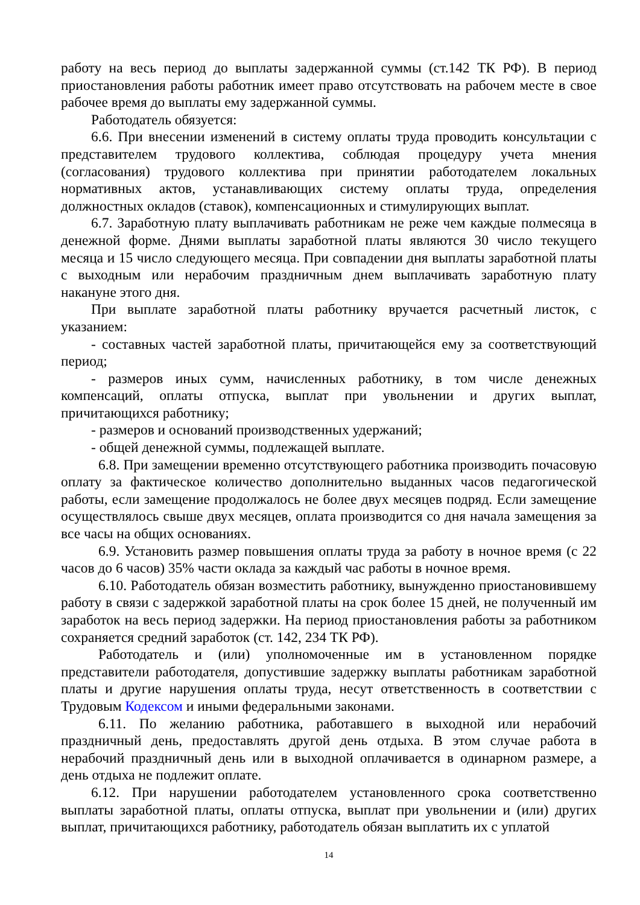работу на весь период до выплаты задержанной суммы (ст.142 ТК РФ). В период приостановления работы работник имеет право отсутствовать на рабочем месте в свое рабочее время до выплаты ему задержанной суммы.
Работодатель обязуется:
6.6. При внесении изменений в систему оплаты труда проводить консультации с представителем трудового коллектива, соблюдая процедуру учета мнения (согласования) трудового коллектива при принятии работодателем локальных нормативных актов, устанавливающих систему оплаты труда, определения должностных окладов (ставок), компенсационных и стимулирующих выплат.
6.7. Заработную плату выплачивать работникам не реже чем каждые полмесяца в денежной форме. Днями выплаты заработной платы являются 30 число текущего месяца и 15 число следующего месяца. При совпадении дня выплаты заработной платы с выходным или нерабочим праздничным днем выплачивать заработную плату накануне этого дня.
При выплате заработной платы работнику вручается расчетный листок, с указанием:
- составных частей заработной платы, причитающейся ему за соответствующий период;
- размеров иных сумм, начисленных работнику, в том числе денежных компенсаций, оплаты отпуска, выплат при увольнении и других выплат, причитающихся работнику;
- размеров и оснований производственных удержаний;
- общей денежной суммы, подлежащей выплате.
6.8. При замещении временно отсутствующего работника производить почасовую оплату за фактическое количество дополнительно выданных часов педагогической работы, если замещение продолжалось не более двух месяцев подряд. Если замещение осуществлялось свыше двух месяцев, оплата производится со дня начала замещения за все часы на общих основаниях.
6.9. Установить размер повышения оплаты труда за работу в ночное время (с 22 часов до 6 часов) 35% части оклада за каждый час работы в ночное время.
6.10. Работодатель обязан возместить работнику, вынужденно приостановившему работу в связи с задержкой заработной платы на срок более 15 дней, не полученный им заработок на весь период задержки. На период приостановления работы за работником сохраняется средний заработок (ст. 142, 234 ТК РФ).
Работодатель и (или) уполномоченные им в установленном порядке представители работодателя, допустившие задержку выплаты работникам заработной платы и другие нарушения оплаты труда, несут ответственность в соответствии с Трудовым Кодексом и иными федеральными законами.
6.11. По желанию работника, работавшего в выходной или нерабочий праздничный день, предоставлять другой день отдыха. В этом случае работа в нерабочий праздничный день или в выходной оплачивается в одинарном размере, а день отдыха не подлежит оплате.
6.12. При нарушении работодателем установленного срока соответственно выплаты заработной платы, оплаты отпуска, выплат при увольнении и (или) других выплат, причитающихся работнику, работодатель обязан выплатить их с уплатой
14